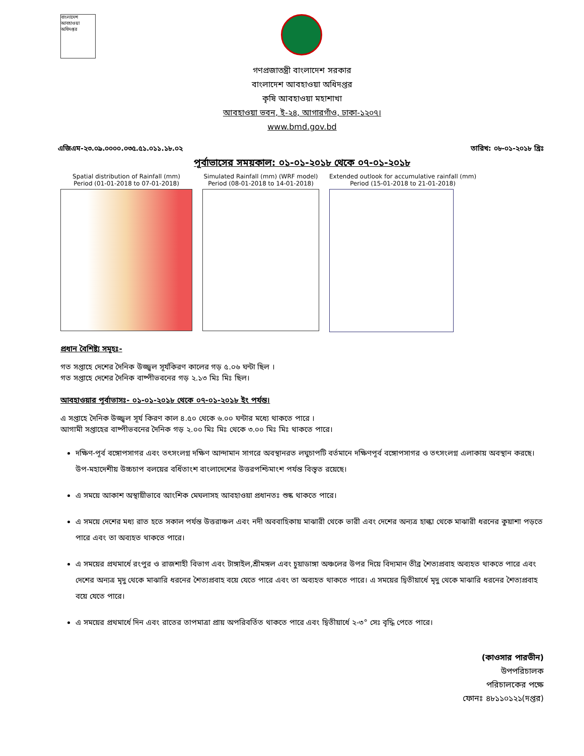বাংলাদেশ আবহাওয়া অধিদপ্তর
গণপ্রজাতন্ত্রী বাংলাদেশ সরকার
বাংলাদেশ আবহাওয়া অধিদপ্তর
কৃষি আবহাওয়া মহাশাখা
আবহাওয়া ভবন, ই-২৪, আগারগাঁও, ঢাকা-১২০৭।
www.bmd.gov.bd
এজিএম-২৩.০৯.০০০০.০৩৫.৫১.০১১.১৮.০২ তারিখ: ০৮-০১-২০১৮ খ্রিঃ
পূর্বাভাসের সময়কাল: ০১-০১-২০১৮ থেকে ০৭-০১-২০১৮
Spatial distribution of Rainfall (mm)
Period (01-01-2018 to 07-01-2018)
Simulated Rainfall (mm) (WRF model)
Period (08-01-2018 to 14-01-2018)
Extended outlook for accumulative rainfall (mm)
Period (15-01-2018 to 21-01-2018)
প্রধান বৈশিষ্ট্য সমূহঃ-
গত সপ্তাহে দেশের দৈনিক উজ্জ্বল সূর্যকিরণ কালের গড় ৫.০৬ ঘন্টা ছিল ।
গত সপ্তাহে দেশের দৈনিক বাষ্পীভবনের গড় ২.১৩ মিঃ মিঃ ছিল।
আবহাওয়ার পূর্বাভাসঃ- ০১-০১-২০১৮ থেকে ০৭-০১-২০১৮ ইং পর্যন্ত।
এ সপ্তাহে দৈনিক উজ্জ্বল সূর্য কিরণ কাল ৪.৫০ থেকে ৬.০০ ঘন্টার মধ্যে থাকতে পারে ।
আগামী সপ্তাহের বাষ্পীভবনের দৈনিক গড় ২.০০ মিঃ মিঃ থেকে ৩.০০ মিঃ মিঃ থাকতে পারে।
দক্ষিণ-পূর্ব বঙ্গোপসাগর এবং তৎসংলগ্ন দক্ষিণ আন্দামান সাগরে অবস্থানরত লঘুচাপটি বর্তমানে দক্ষিণপূর্ব বঙ্গোপসাগর ও তৎসংলগ্ন এলাকায় অবস্থান করছে। উপ-মহাদেশীয় উচ্চচাপ বলয়ের বর্ধিতাংশ বাংলাদেশের উত্তরপশ্চিমাংশ পর্যন্ত বিস্তৃত রয়েছে।
এ সময়ে আকাশ অস্থায়ীভাবে আংশিক মেঘলাসহ আবহাওয়া প্রধানতঃ শুষ্ক থাকতে পারে।
এ সময়ে দেশের মধ্য রাত হতে সকাল পর্যন্ত উত্তরাঞ্চল এবং নদী অববাহিকায় মাঝারী থেকে ভারী এবং দেশের অন্যত্র হাল্কা থেকে মাঝারী ধরনের কুয়াশা পড়তে পারে এবং তা অব্যহত থাকতে পারে।
এ সময়ের প্রথমার্ধে রংপুর ও রাজশাহী বিভাগ এবং টাঙ্গাইল,শ্রীমঙ্গল এবং চুয়াডাঙ্গা অঞ্চলের উপর দিয়ে বিদ্যমান তীব্র শৈত্যপ্রবাহ অব্যহত থাকতে পারে এবং দেশের অন্যত্র মৃদু থেকে মাঝারি ধরনের শৈত্যপ্রবাহ বয়ে যেতে পারে এবং তা অব্যহত থাকতে পারে। এ সময়ের দ্বিতীয়ার্ধে মৃদু থেকে মাঝারি ধরনের শৈত্যপ্রবাহ বয়ে যেতে পারে।
এ সময়ের প্রথমার্ধে দিন এবং রাতের তাপমাত্রা প্রায় অপরিবর্তিত থাকতে পারে এবং দ্বিতীয়ার্ধে ২-৩° সেঃ বৃদ্ধি পেতে পারে।
(কাওসার পারভীন)
উপপরিচালক
পরিচালকের পক্ষে
ফোনঃ ৪৮১১০১২১(দপ্তর)